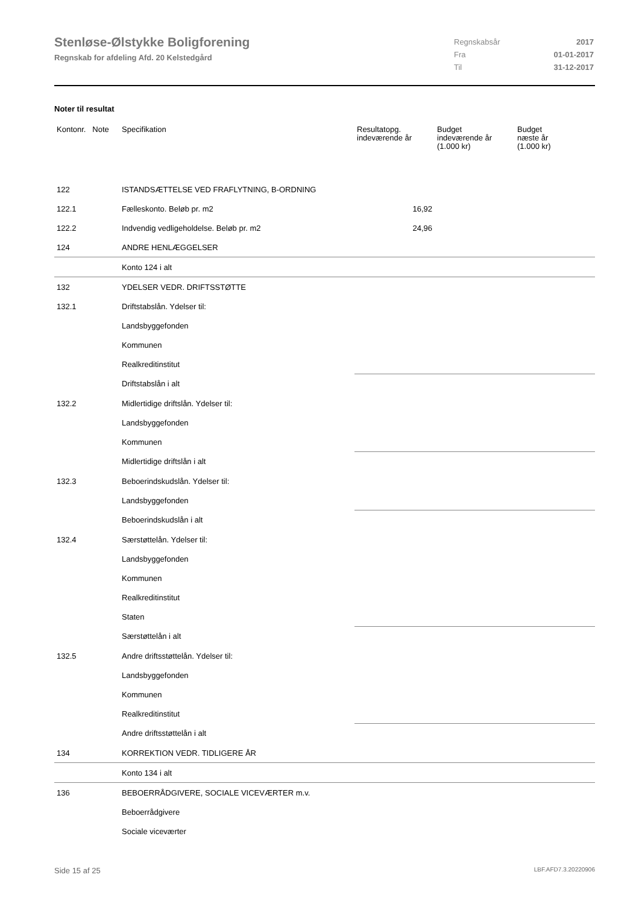Stenløse-Ølstykke Boligforening
Regnskab for afdeling Afd. 20 Kelstedgård
| Regnskabsår | 2017 |
| Fra | 01-01-2017 |
| Til | 31-12-2017 |
Noter til resultat
| Kontonr. Note | Specifikation | Resultatopg. indeværende år | Budget indeværende år (1.000 kr) | Budget næste år (1.000 kr) |
| --- | --- | --- | --- | --- |
| 122 | ISTANDSÆTTELSE VED FRAFLYTNING, B-ORDNING | | | |
| 122.1 | Fælleskonto. Beløb pr. m2 | 16,92 | | |
| 122.2 | Indvendig vedligeholdelse. Beløb pr. m2 | 24,96 | | |
| 124 | ANDRE HENLÆGGELSER | | | |
| | Konto 124 i alt | | | |
| 132 | YDELSER VEDR. DRIFTSSTØTTE | | | |
| 132.1 | Driftstabslån. Ydelser til: | | | |
| | Landsbyggefonden | | | |
| | Kommunen | | | |
| | Realkreditinstitut | | | |
| | Driftstabslån i alt | | | |
| 132.2 | Midlertidige driftslån. Ydelser til: | | | |
| | Landsbyggefonden | | | |
| | Kommunen | | | |
| | Midlertidige driftslån i alt | | | |
| 132.3 | Beboerindskudslån. Ydelser til: | | | |
| | Landsbyggefonden | | | |
| | Beboerindskudslån i alt | | | |
| 132.4 | Særstøttelån. Ydelser til: | | | |
| | Landsbyggefonden | | | |
| | Kommunen | | | |
| | Realkreditinstitut | | | |
| | Staten | | | |
| | Særstøttelån i alt | | | |
| 132.5 | Andre driftsstøttelån. Ydelser til: | | | |
| | Landsbyggefonden | | | |
| | Kommunen | | | |
| | Realkreditinstitut | | | |
| | Andre driftsstøttelån i alt | | | |
| 134 | KORREKTION VEDR. TIDLIGERE ÅR | | | |
| | Konto 134 i alt | | | |
| 136 | BEBOERRÅDGIVERE, SOCIALE VICEVÆRTER m.v. | | | |
| | Beboerrådgivere | | | |
| | Sociale viceværter | | | |
Side 15 af 25 LBF.AFD7.3.20220906